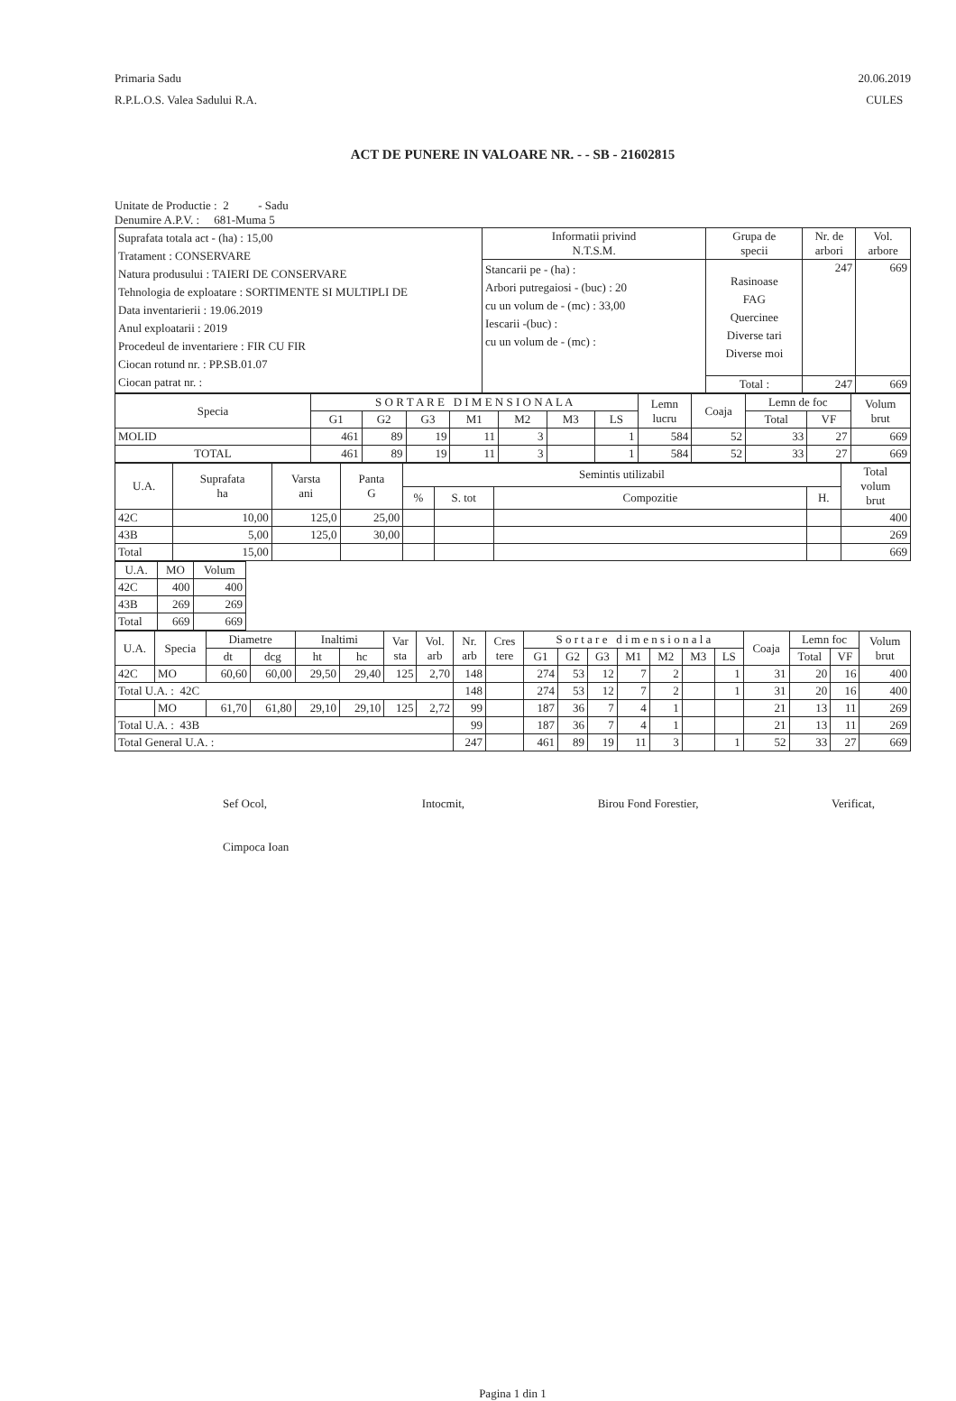Primaria Sadu
R.P.L.O.S. Valea Sadului R.A.
20.06.2019
CULES
ACT DE PUNERE IN VALOARE NR. - - SB - 21602815
Unitate de Productie : 2 - Sadu
Denumire A.P.V. : 681-Muma 5
| Suprafata totala act - (ha) : 15,00 Tratament : CONSERVARE Natura produsului : TAIERI DE CONSERVARE Tehnologia de exploatare : SORTIMENTE SI MULTIPLI DE Data inventarierii : 19.06.2019 Anul exploatarii : 2019 Procedeul de inventariere : FIR CU FIR Ciocan rotund nr. : PP.SB.01.07 Ciocan patrat nr. : | Informatii privind N.T.S.M. | Grupa de specii | Nr. de arbori | Vol. arbore |
| | Stancarii pe - (ha) : Arbori putregaiosi - (buc) : 20 cu un volum de - (mc) : 33,00 Iescarii -(buc) : cu un volum de - (mc) : | Rasinoase FAG Quercinee Diverse tari Diverse moi | 247 | 669 |
| | | Total : | 247 | 669 |
| Specia | S O R T A R E D I M E N S I O N A L A | | | | | | | Lemn lucru | Coaja | Lemn de foc | | Volum brut |
| --- | --- | --- | --- | --- | --- | --- | --- | --- | --- | --- | --- | --- |
| | G1 | G2 | G3 | M1 | M2 | M3 | LS | | | Total | VF | |
| MOLID | 461 | 89 | 19 | 11 | 3 | | 1 | 584 | 52 | 33 | 27 | 669 |
| TOTAL | 461 | 89 | 19 | 11 | 3 | | 1 | 584 | 52 | 33 | 27 | 669 |
| U.A. | Suprafata ha | Varsta ani | Panta G | Semintis utilizabil | | | | Total volum brut |
| --- | --- | --- | --- | --- | --- | --- | --- | --- |
| | | | | % | S. tot | Compozitie | H. | |
| 42C | 10,00 | 125,0 | 25,00 | | | | | 400 |
| 43B | 5,00 | 125,0 | 30,00 | | | | | 269 |
| Total | 15,00 | | | | | | | 669 |
| U.A. | MO | Volum |
| --- | --- | --- |
| 42C | 400 | 400 |
| 43B | 269 | 269 |
| Total | 669 | 669 |
| U.A. | Specia | Diametre | | Inaltimi | | Var sta | Vol. arb | Nr. arb | Cres tere | S o r t a r e d i m e n s i o n a l a | | | | | | | Coaja | Lemn foc | | Volum brut |
| --- | --- | --- | --- | --- | --- | --- | --- | --- | --- | --- | --- | --- | --- | --- | --- | --- | --- | --- | --- | --- |
| | | dt | dcg | ht | hc | | | | | G1 | G2 | G3 | M1 | M2 | M3 | LS | | Total | VF | |
| 42C | MO | 60,60 | 60,00 | 29,50 | 29,40 | 125 | 2,70 | 148 | | 274 | 53 | 12 | 7 | 2 | | 1 | 31 | 20 | 16 | 400 |
| Total U.A. : 42C | | | | | | | | 148 | | 274 | 53 | 12 | 7 | 2 | | 1 | 31 | 20 | 16 | 400 |
| | MO | 61,70 | 61,80 | 29,10 | 29,10 | 125 | 2,72 | 99 | | 187 | 36 | 7 | 4 | 1 | | | 21 | 13 | 11 | 269 |
| Total U.A. : 43B | | | | | | | | 99 | | 187 | 36 | 7 | 4 | 1 | | | 21 | 13 | 11 | 269 |
| Total General U.A. : | | | | | | | | 247 | | 461 | 89 | 19 | 11 | 3 | | 1 | 52 | 33 | 27 | 669 |
Sef Ocol,
Cimpoca Ioan
Intocmit, Birou Fond Forestier, Verificat,
Pagina 1 din 1